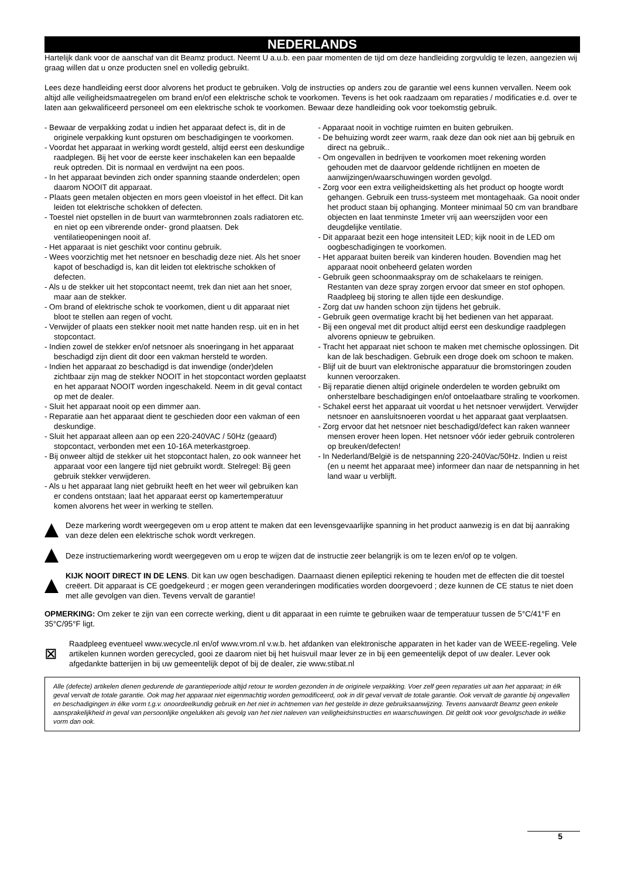NEDERLANDS
Hartelijk dank voor de aanschaf van dit Beamz product. Neemt U a.u.b. een paar momenten de tijd om deze handleiding zorgvuldig te lezen, aangezien wij graag willen dat u onze producten snel en volledig gebruikt.
Lees deze handleiding eerst door alvorens het product te gebruiken. Volg de instructies op anders zou de garantie wel eens kunnen vervallen. Neem ook altijd alle veiligheidsmaatregelen om brand en/of een elektrische schok te voorkomen. Tevens is het ook raadzaam om reparaties / modificaties e.d. over te laten aan gekwalificeerd personeel om een elektrische schok te voorkomen. Bewaar deze handleiding ook voor toekomstig gebruik.
- Bewaar de verpakking zodat u indien het apparaat defect is, dit in de originele verpakking kunt opsturen om beschadigingen te voorkomen.
- Voordat het apparaat in werking wordt gesteld, altijd eerst een deskundige raadplegen. Bij het voor de eerste keer inschakelen kan een bepaalde reuk optreden. Dit is normaal en verdwijnt na een poos.
- In het apparaat bevinden zich onder spanning staande onderdelen; open daarom NOOIT dit apparaat.
- Plaats geen metalen objecten en mors geen vloeistof in het effect. Dit kan leiden tot elektrische schokken of defecten.
- Toestel niet opstellen in de buurt van warmtebronnen zoals radiatoren etc. en niet op een vibrerende onder- grond plaatsen. Dek ventilatieopeningen nooit af.
- Het apparaat is niet geschikt voor continu gebruik.
- Wees voorzichtig met het netsnoer en beschadig deze niet. Als het snoer kapot of beschadigd is, kan dit leiden tot elektrische schokken of defecten.
- Als u de stekker uit het stopcontact neemt, trek dan niet aan het snoer, maar aan de stekker.
- Om brand of elektrische schok te voorkomen, dient u dit apparaat niet bloot te stellen aan regen of vocht.
- Verwijder of plaats een stekker nooit met natte handen resp. uit en in het stopcontact.
- Indien zowel de stekker en/of netsnoer als snoeringang in het apparaat beschadigd zijn dient dit door een vakman hersteld te worden.
- Indien het apparaat zo beschadigd is dat inwendige (onder)delen zichtbaar zijn mag de stekker NOOIT in het stopcontact worden geplaatst en het apparaat NOOIT worden ingeschakeld. Neem in dit geval contact op met de dealer.
- Sluit het apparaat nooit op een dimmer aan.
- Reparatie aan het apparaat dient te geschieden door een vakman of een deskundige.
- Sluit het apparaat alleen aan op een 220-240VAC / 50Hz (geaard) stopcontact, verbonden met een 10-16A meterkastgroep.
- Bij onweer altijd de stekker uit het stopcontact halen, zo ook wanneer het apparaat voor een langere tijd niet gebruikt wordt. Stelregel: Bij geen gebruik stekker verwijderen.
- Als u het apparaat lang niet gebruikt heeft en het weer wil gebruiken kan er condens ontstaan; laat het apparaat eerst op kamertemperatuur komen alvorens het weer in werking te stellen.
- Apparaat nooit in vochtige ruimten en buiten gebruiken.
- De behuizing wordt zeer warm, raak deze dan ook niet aan bij gebruik en direct na gebruik..
- Om ongevallen in bedrijven te voorkomen moet rekening worden gehouden met de daarvoor geldende richtlijnen en moeten de aanwijzingen/waarschuwingen worden gevolgd.
- Zorg voor een extra veiligheidsketting als het product op hoogte wordt gehangen. Gebruik een truss-systeem met montagehaak. Ga nooit onder het product staan bij ophanging. Monteer minimaal 50 cm van brandbare objecten en laat tenminste 1meter vrij aan weerszijden voor een deugdelijke ventilatie.
- Dit apparaat bezit een hoge intensiteit LED; kijk nooit in de LED om oogbeschadigingen te voorkomen.
- Het apparaat buiten bereik van kinderen houden. Bovendien mag het apparaat nooit onbeheerd gelaten worden
- Gebruik geen schoonmaakspray om de schakelaars te reinigen. Restanten van deze spray zorgen ervoor dat smeer en stof ophopen. Raadpleeg bij storing te allen tijde een deskundige.
- Zorg dat uw handen schoon zijn tijdens het gebruik.
- Gebruik geen overmatige kracht bij het bedienen van het apparaat.
- Bij een ongeval met dit product altijd eerst een deskundige raadplegen alvorens opnieuw te gebruiken.
- Tracht het apparaat niet schoon te maken met chemische oplossingen. Dit kan de lak beschadigen. Gebruik een droge doek om schoon te maken.
- Blijf uit de buurt van elektronische apparatuur die bromstoringen zouden kunnen veroorzaken.
- Bij reparatie dienen altijd originele onderdelen te worden gebruikt om onherstelbare beschadigingen en/of ontoelaatbare straling te voorkomen.
- Schakel eerst het apparaat uit voordat u het netsnoer verwijdert. Verwijder netsnoer en aansluitsnoeren voordat u het apparaat gaat verplaatsen.
- Zorg ervoor dat het netsnoer niet beschadigd/defect kan raken wanneer mensen erover heen lopen. Het netsnoer vóór ieder gebruik controleren op breuken/defecten!
- In Nederland/België is de netspanning 220-240Vac/50Hz. Indien u reist (en u neemt het apparaat mee) informeer dan naar de netspanning in het land waar u verblijft.
Deze markering wordt weergegeven om u erop attent te maken dat een levensgevaarlijke spanning in het product aanwezig is en dat bij aanraking van deze delen een elektrische schok wordt verkregen.
Deze instructiemarkering wordt weergegeven om u erop te wijzen dat de instructie zeer belangrijk is om te lezen en/of op te volgen.
KIJK NOOIT DIRECT IN DE LENS. Dit kan uw ogen beschadigen. Daarnaast dienen epileptici rekening te houden met de effecten die dit toestel creëert. Dit apparaat is CE goedgekeurd ; er mogen geen veranderingen modificaties worden doorgevoerd ; deze kunnen de CE status te niet doen met alle gevolgen van dien. Tevens vervalt de garantie!
OPMERKING: Om zeker te zijn van een correcte werking, dient u dit apparaat in een ruimte te gebruiken waar de temperatuur tussen de 5°C/41°F en 35°C/95°F ligt.
⊠
Raadpleeg eventueel www.wecycle.nl en/of www.vrom.nl v.w.b. het afdanken van elektronische apparaten in het kader van de WEEE-regeling. Vele artikelen kunnen worden gerecycled, gooi ze daarom niet bij het huisvuil maar lever ze in bij een gemeentelijk depot of uw dealer. Lever ook afgedankte batterijen in bij uw gemeentelijk depot of bij de dealer, zie www.stibat.nl
Alle (defecte) artikelen dienen gedurende de garantieperiode altijd retour te worden gezonden in de originele verpakking. Voer zelf geen reparaties uit aan het apparaat; in élk geval vervalt de totale garantie. Ook mag het apparaat niet eigenmachtig worden gemodificeerd, ook in dit geval vervalt de totale garantie. Ook vervalt de garantie bij ongevallen en beschadigingen in élke vorm t.g.v. onoordeelkundig gebruik en het niet in achtnemen van het gestelde in deze gebruiksaanwijzing. Tevens aanvaardt Beamz geen enkele aansprakelijkheid in geval van persoonlijke ongelukken als gevolg van het niet naleven van veiligheidsinstructies en waarschuwingen. Dit geldt ook voor gevolgschade in wélke vorm dan ook.
5